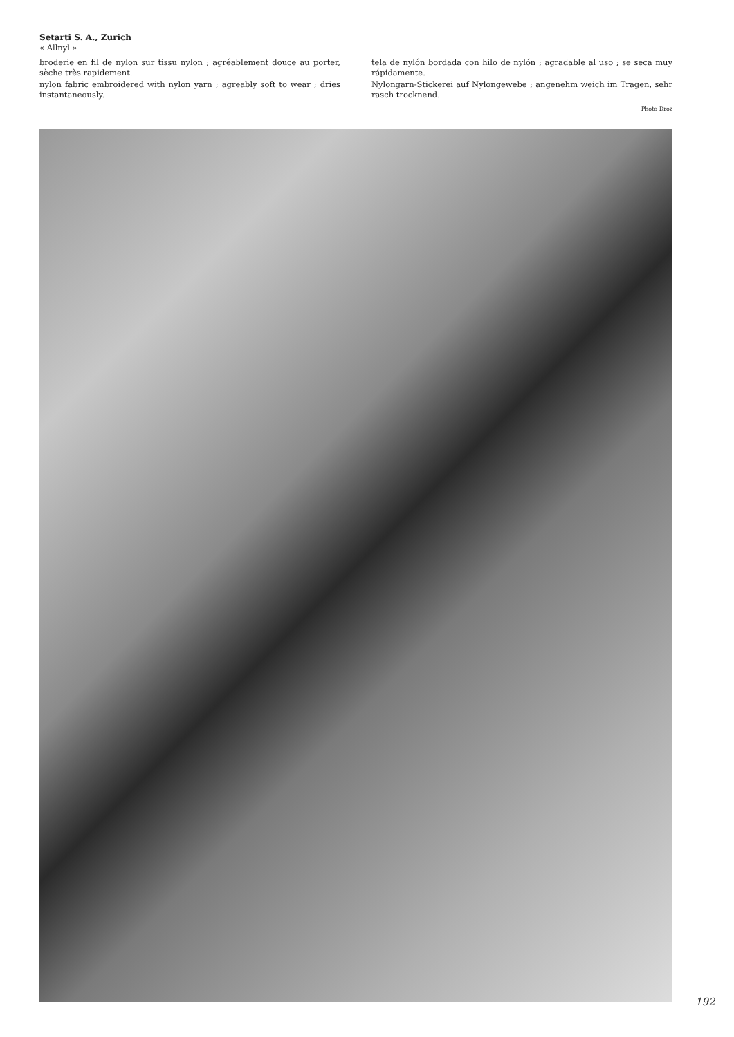Setarti S. A., Zurich
« Allnyl »
broderie en fil de nylon sur tissu nylon ; agréablement douce au porter, sèche très rapidement.
nylon fabric embroidered with nylon yarn ; agreably soft to wear ; dries instantaneously.
tela de nylón bordada con hilo de nylón ; agradable al uso ; se seca muy rápidamente.
Nylongarn-Stickerei auf Nylongewebe ; angenehm weich im Tragen, sehr rasch trocknend.
Photo Droz
192